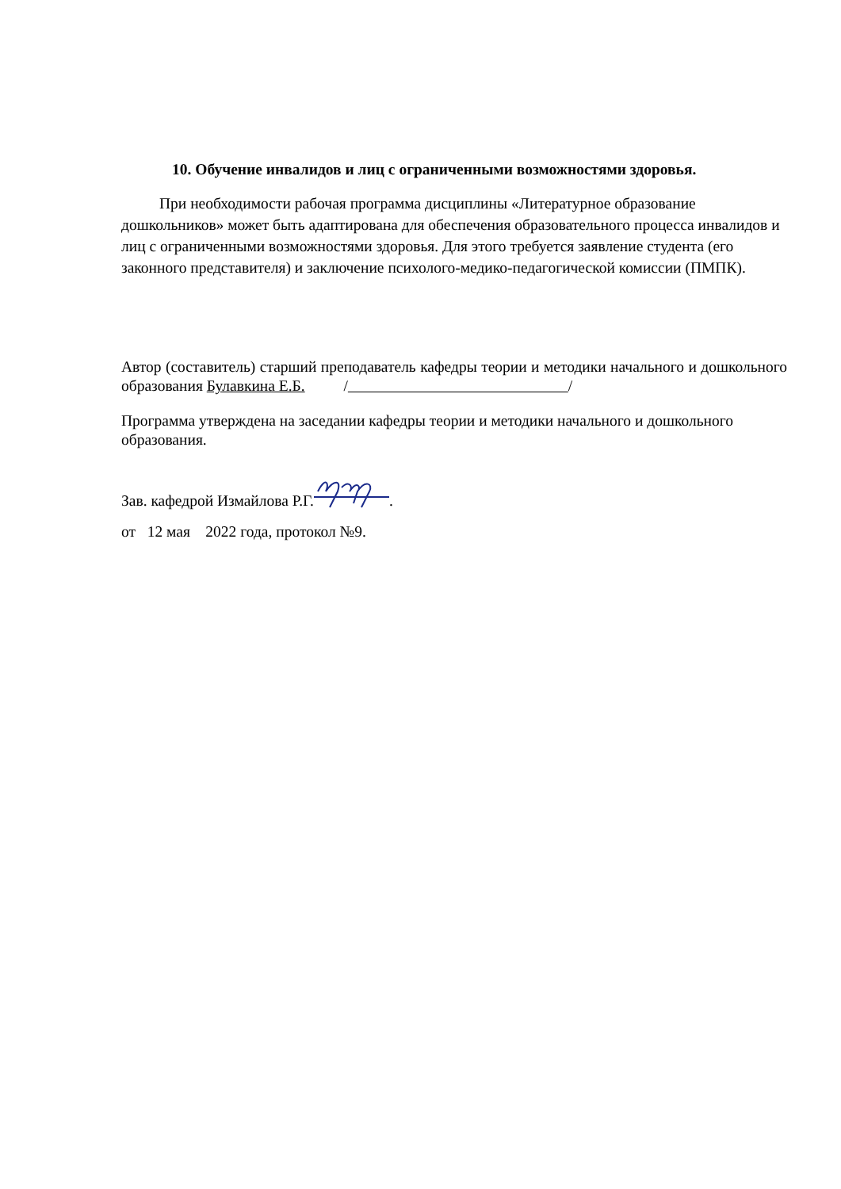10. Обучение инвалидов и лиц с ограниченными возможностями здоровья.
При необходимости рабочая программа дисциплины «Литературное образование дошкольников» может быть адаптирована для обеспечения образовательного процесса инвалидов и лиц с ограниченными возможностями здоровья. Для этого требуется заявление студента (его законного представителя) и заключение психолого-медико-педагогической комиссии (ПМПК).
Автор (составитель) старший преподаватель кафедры теории и методики начального и дошкольного образования Булавкина Е.Б. / /
Программа утверждена на заседании кафедры теории и методики начального и дошкольного образования.
Зав. кафедрой Измайлова Р.Г..
от 12 мая 2022 года, протокол №9.